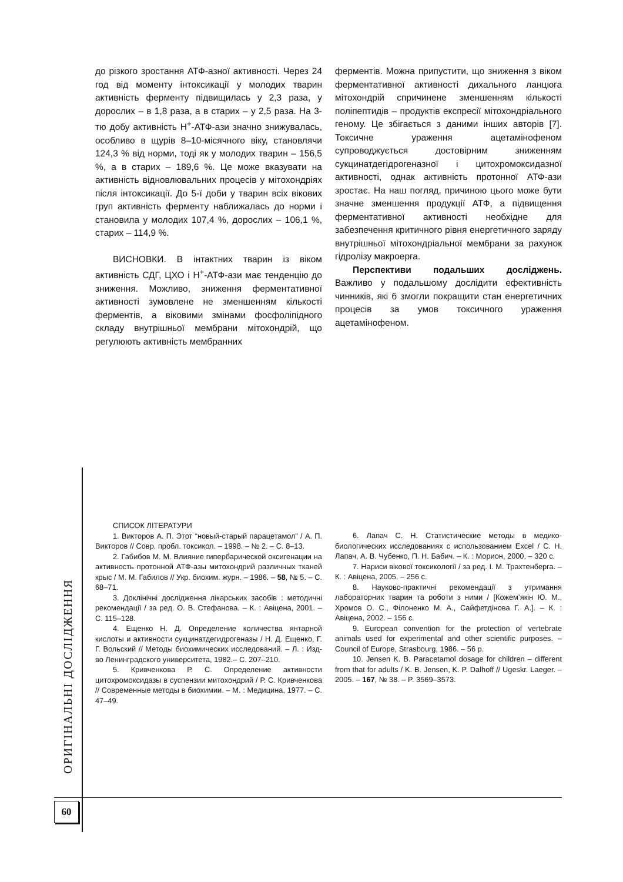до різкого зростання АТФ-азної активності. Через 24 год від моменту інтоксикації у молодих тварин активність ферменту підвищилась у 2,3 раза, у дорослих – в 1,8 раза, а в старих – у 2,5 раза. На 3-тю добу активність Н<sup>+</sup>-АТФ-ази значно знижувалась, особливо в щурів 8–10-місячного віку, становлячи 124,3 % від норми, тоді як у молодих тварин – 156,5 %, а в старих – 189,6 %. Це може вказувати на активність відновлювальних процесів у мітохондріях після інтоксикації. До 5-ї доби у тварин всіх вікових груп активність ферменту наближалась до норми і становила у молодих 107,4 %, дорослих – 106,1 %, старих – 114,9 %.
ВИСНОВКИ. В інтактних тварин із віком активність СДГ, ЦХО і Н<sup>+</sup>-АТФ-ази має тенденцію до зниження. Можливо, зниження ферментативної активності зумовлене не зменшенням кількості ферментів, а віковими змінами фосфоліпідного складу внутрішньої мембрани мітохондрій, що регулюють активність мембранних
ферментів. Можна припустити, що зниження з віком ферментативної активності дихального ланцюга мітохондрій спричинене зменшенням кількості поліпептидів – продуктів експресії мітохондріального геному. Це збігається з даними інших авторів [7]. Токсичне ураження ацетамінофеном супроводжується достовірним зниженням сукцинатдегідрогеназної і цитохромоксидазної активності, однак активність протонної АТФ-ази зростає. На наш погляд, причиною цього може бути значне зменшення продукції АТФ, а підвищення ферментативної активності необхідне для забезпечення критичного рівня енергетичного заряду внутрішньої мітохондріальної мембрани за рахунок гідролізу макроерга.
Перспективи подальших досліджень. Важливо у подальшому дослідити ефективність чинників, які б змогли покращити стан енергетичних процесів за умов токсичного ураження ацетамінофеном.
СПИСОК ЛІТЕРАТУРИ
1. Викторов А. П. Этот “новый-старый парацетамол” / А. П. Викторов // Совр. пробл. токсикол. – 1998. – № 2. – С. 8–13.
2. Габибов М. М. Влияние гипербарической оксигенации на активность протонной АТФ-азы митохондрий различных тканей крыс / М. М. Габилов // Укр. биохим. журн. – 1986. – 58, № 5. – С. 68–71.
3. Доклінічні дослідження лікарських засобів : методичні рекомендації / за ред. О. В. Стефанова. – К. : Авіцена, 2001. – С. 115–128.
4. Ещенко Н. Д. Определение количества янтарной кислоты и активности сукцинатдегидрогеназы / Н. Д. Ещенко, Г. Г. Вольский // Методы биохимических исследований. – Л. : Изд-во Ленинградского университета, 1982.– С. 207–210.
5. Кривченкова Р. С. Определение активности цитохромоксидазы в суспензии митохондрий / Р. С. Кривченкова // Современные методы в биохимии. – М. : Медицина, 1977. – С. 47–49.
6. Лапач С. Н. Статистические методы в медико-биологических исследованиях с использованием Excel / С. Н. Лапач, А. В. Чубенко, П. Н. Бабич. – К. : Морион, 2000. – 320 с.
7. Нариси вікової токсикології / за ред. І. М. Трахтенберга. – К. : Авіцена, 2005. – 256 с.
8. Науково-практичні рекомендації з утримання лабораторних тварин та роботи з ними / [Кожем’якін Ю. М., Хромов О. С., Філоненко М. А., Сайфетдінова Г. А.]. – К. : Авіцена, 2002. – 156 с.
9. European convention for the protection of vertebrate animals used for experimental and other scientific purposes. – Council of Europe, Strasbourg, 1986. – 56 p.
10. Jensen K. B. Paracetamol dosage for children – different from that for adults / K. B. Jensen, K. P. Dalhoff // Ugeskr. Laeger. – 2005. – 167, № 38. – P. 3569–3573.
ОРИГІНАЛЬНІ ДОСЛІДЖЕННЯ
60